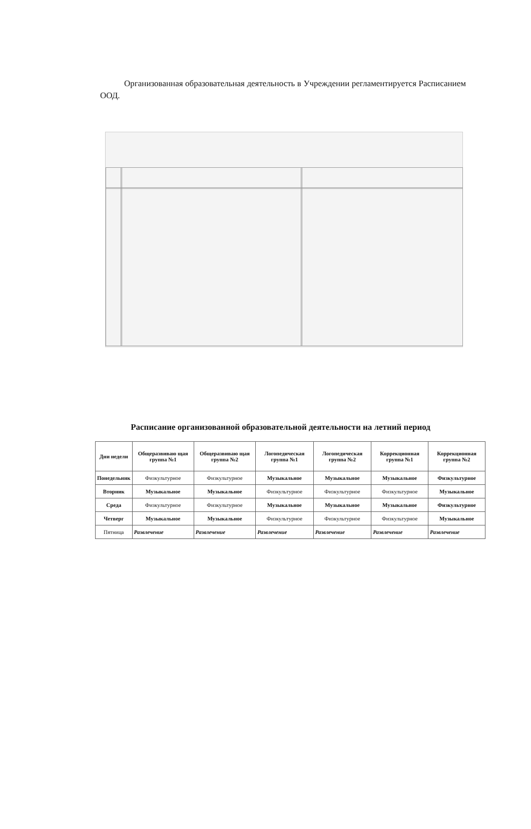Организованная образовательная деятельность в Учреждении регламентируется Расписанием ООД.
Расписание организованной образовательной деятельности на летний период
| Дни недели | Общеразвиваю щая группа №1 | Общеразвиваю щая группа №2 | Логопедическая группа №1 | Логопедическая группа №2 | Коррекционная группа №1 | Коррекционная группа №2 |
| --- | --- | --- | --- | --- | --- | --- |
| Понедельник | Физкультурное | Физкультурное | Музыкальное | Музыкальное | Музыкальное | Физкультурное |
| Вторник | Музыкальное | Музыкальное | Физкультурное | Физкультурное | Физкультурное | Музыкальное |
| Среда | Физкультурное | Физкультурное | Музыкальное | Музыкальное | Музыкальное | Физкультурное |
| Четверг | Музыкальное | Музыкальное | Физкультурное | Физкультурное | Физкультурное | Музыкальное |
| Пятница | Развлечение | Развлечение | Развлечение | Развлечение | Развлечение | Развлечение |